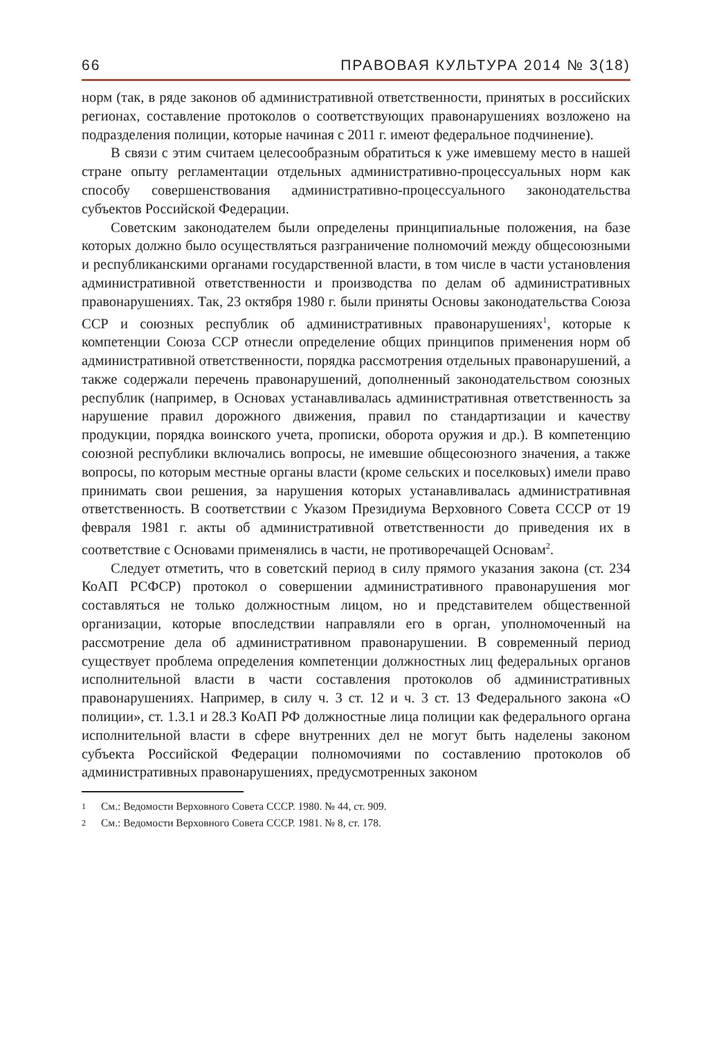66 ПРАВОВАЯ КУЛЬТУРА 2014 № 3(18)
норм (так, в ряде законов об административной ответственности, принятых в российских регионах, составление протоколов о соответствующих правонарушениях возложено на подразделения полиции, которые начиная с 2011 г. имеют федеральное подчинение).
В связи с этим считаем целесообразным обратиться к уже имевшему место в нашей стране опыту регламентации отдельных административно-процессуальных норм как способу совершенствования административно-процессуального законодательства субъектов Российской Федерации.
Советским законодателем были определены принципиальные положения, на базе которых должно было осуществляться разграничение полномочий между общесоюзными и республиканскими органами государственной власти, в том числе в части установления административной ответственности и производства по делам об административных правонарушениях. Так, 23 октября 1980 г. были приняты Основы законодательства Союза ССР и союзных республик об административных правонарушениях<sup>1</sup>, которые к компетенции Союза ССР отнесли определение общих принципов применения норм об административной ответственности, порядка рассмотрения отдельных правонарушений, а также содержали перечень правонарушений, дополненный законодательством союзных республик (например, в Основах устанавливалась административная ответственность за нарушение правил дорожного движения, правил по стандартизации и качеству продукции, порядка воинского учета, прописки, оборота оружия и др.). В компетенцию союзной республики включались вопросы, не имевшие общесоюзного значения, а также вопросы, по которым местные органы власти (кроме сельских и поселковых) имели право принимать свои решения, за нарушения которых устанавливалась административная ответственность. В соответствии с Указом Президиума Верховного Совета СССР от 19 февраля 1981 г. акты об административной ответственности до приведения их в соответствие с Основами применялись в части, не противоречащей Основам<sup>2</sup>.
Следует отметить, что в советский период в силу прямого указания закона (ст. 234 КоАП РСФСР) протокол о совершении административного правонарушения мог составляться не только должностным лицом, но и представителем общественной организации, которые впоследствии направляли его в орган, уполномоченный на рассмотрение дела об административном правонарушении. В современный период существует проблема определения компетенции должностных лиц федеральных органов исполнительной власти в части составления протоколов об административных правонарушениях. Например, в силу ч. 3 ст. 12 и ч. 3 ст. 13 Федерального закона «О полиции», ст. 1.3.1 и 28.3 КоАП РФ должностные лица полиции как федерального органа исполнительной власти в сфере внутренних дел не могут быть наделены законом субъекта Российской Федерации полномочиями по составлению протоколов об административных правонарушениях, предусмотренных законом
<sup>1</sup> См.: Ведомости Верховного Совета СССР. 1980. № 44, ст. 909.
<sup>2</sup> См.: Ведомости Верховного Совета СССР. 1981. № 8, ст. 178.